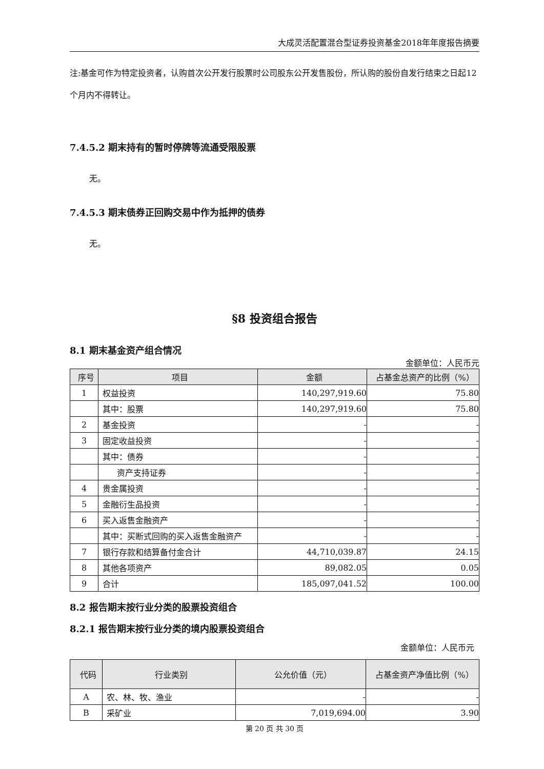大成灵活配置混合型证券投资基金2018年年度报告摘要
注:基金可作为特定投资者，认购首次公开发行股票时公司股东公开发售股份，所认购的股份自发行结束之日起12个月内不得转让。
7.4.5.2 期末持有的暂时停牌等流通受限股票
无。
7.4.5.3 期末债券正回购交易中作为抵押的债券
无。
§8 投资组合报告
8.1 期末基金资产组合情况
金额单位：人民币元
| 序号 | 项目 | 金额 | 占基金总资产的比例（%） |
| --- | --- | --- | --- |
| 1 | 权益投资 | 140,297,919.60 | 75.80 |
| | 其中：股票 | 140,297,919.60 | 75.80 |
| 2 | 基金投资 | - | - |
| 3 | 固定收益投资 | - | - |
| | 其中：债券 | - | - |
| | 资产支持证券 | - | - |
| 4 | 贵金属投资 | - | - |
| 5 | 金融衍生品投资 | - | - |
| 6 | 买入返售金融资产 | - | - |
| | 其中：买断式回购的买入返售金融资产 | - | - |
| 7 | 银行存款和结算备付金合计 | 44,710,039.87 | 24.15 |
| 8 | 其他各项资产 | 89,082.05 | 0.05 |
| 9 | 合计 | 185,097,041.52 | 100.00 |
8.2 报告期末按行业分类的股票投资组合
8.2.1 报告期末按行业分类的境内股票投资组合
金额单位：人民币元
| 代码 | 行业类别 | 公允价值（元） | 占基金资产净值比例（%） |
| --- | --- | --- | --- |
| A | 农、林、牧、渔业 | - | - |
| B | 采矿业 | 7,019,694.00 | 3.90 |
第 20 页 共 30 页